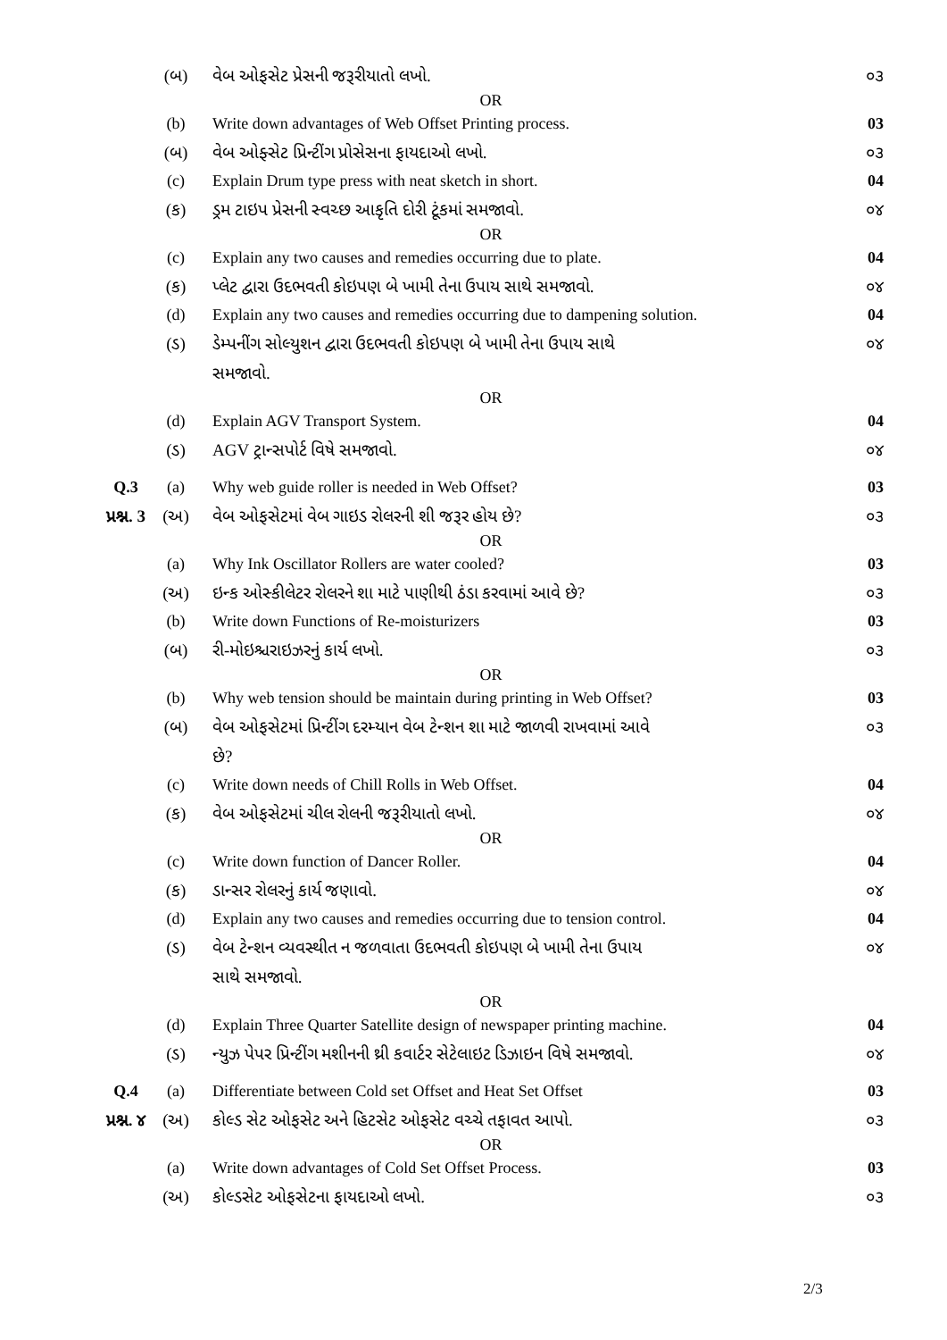| | (બ) | વેબ ઓફસેટ પ્રેસની જરૂરીયાતો લખો. | ૦૩ |
| OR | | | |
| | (b) | Write down advantages of Web Offset Printing process. | 03 |
| | (બ) | વેબ ઓફ્સેટ પ્રિન્ટીંગ પ્રોસેસના ફાયદાઓ લખો. | ૦૩ |
| | (c) | Explain Drum type press with neat sketch in short. | 04 |
| | (ક) | ડ્રમ ટાઇપ પ્રેસની સ્વચ્છ આકૃતિ દોરી ટૂંકમાં સમજાવો. | ૦૪ |
| OR | | | |
| | (c) | Explain any two causes and remedies occurring due to plate. | 04 |
| | (ક) | પ્લેટ દ્વારા ઉદભવતી કોઇપણ બે ખામી તેના ઉપાય સાથે સમજાવો. | ૦૪ |
| | (d) | Explain any two causes and remedies occurring due to dampening solution. | 04 |
| | (ડ) | ડેમ્પનીંગ સોલ્યુશન દ્વારા ઉદભવતી કોઇપણ બે ખામી તેના ઉપાય સાથે સમજાવો. | ૦૪ |
| OR | | | |
| | (d) | Explain AGV Transport System. | 04 |
| | (ડ) | AGV ટ્રાન્સપોર્ટ વિષે સમજાવો. | ૦૪ |
| Q.3 | (a) | Why web guide roller is needed in Web Offset? | 03 |
| પ્રશ્ન. 3 | (અ) | વેબ ઓફસેટમાં વેબ ગાઇડ રોલરની શી જરૂર હોય છે? | ૦૩ |
| OR | | | |
| | (a) | Why Ink Oscillator Rollers are water cooled? | 03 |
| | (અ) | ઇન્ક ઓસ્કીલેટર રોલરને શા માટે પાણીથી ઠંડા કરવામાં આવે છે? | ૦૩ |
| | (b) | Write down Functions of Re-moisturizers | 03 |
| | (બ) | રી-મોઇશ્ચરાઇઝરનું કાર્ય લખો. | ૦૩ |
| OR | | | |
| | (b) | Why web tension should be maintain during printing in Web Offset? | 03 |
| | (બ) | વેબ ઓફસેટમાં પ્રિન્ટીંગ દરમ્યાન વેબ ટેન્શન શા માટે જાળવી રાખવામાં આવે છે? | ૦૩ |
| | (c) | Write down needs of Chill Rolls in Web Offset. | 04 |
| | (ક) | વેબ ઓફસેટમાં ચીલ રોલની જરૂરીયાતો લખો. | ૦૪ |
| OR | | | |
| | (c) | Write down function of Dancer Roller. | 04 |
| | (ક) | ડાન્સર રોલરનું કાર્ય જણાવો. | ૦૪ |
| | (d) | Explain any two causes and remedies occurring due to tension control. | 04 |
| | (ડ) | વેબ ટેન્શન વ્યવસ્થીત ન જળવાતા ઉદભવતી કોઇપણ બે ખામી તેના ઉપાય સાથે સમજાવો. | ૦૪ |
| OR | | | |
| | (d) | Explain Three Quarter Satellite design of newspaper printing machine. | 04 |
| | (ડ) | ન્યુઝ પેપર પ્રિન્ટીંગ મશીનની થ્રી કવાર્ટર સેટેલાઇટ ડિઝાઇન વિષે સમજાવો. | ૦૪ |
| Q.4 | (a) | Differentiate between Cold set Offset and Heat Set Offset | 03 |
| પ્રશ્ન. ૪ | (અ) | કોલ્ડ સેટ ઓફસેટ અને હિટસેટ ઓફસેટ વચ્ચે તફાવત આપો. | ૦૩ |
| OR | | | |
| | (a) | Write down advantages of Cold Set Offset Process. | 03 |
| | (અ) | કોલ્ડસેટ ઓફસેટના ફાયદાઓ લખો. | ૦૩ |
2/3